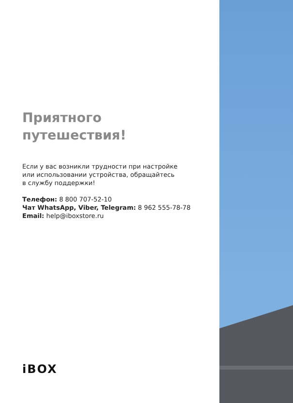Приятного
путешествия!
Если у вас возникли трудности при настройке
или использовании устройства, обращайтесь
в службу поддержки!
Телефон: 8 800 707-52-10
Чат WhatsApp, Viber, Telegram: 8 962 555-78-78
Email: help@iboxstore.ru
iBOX